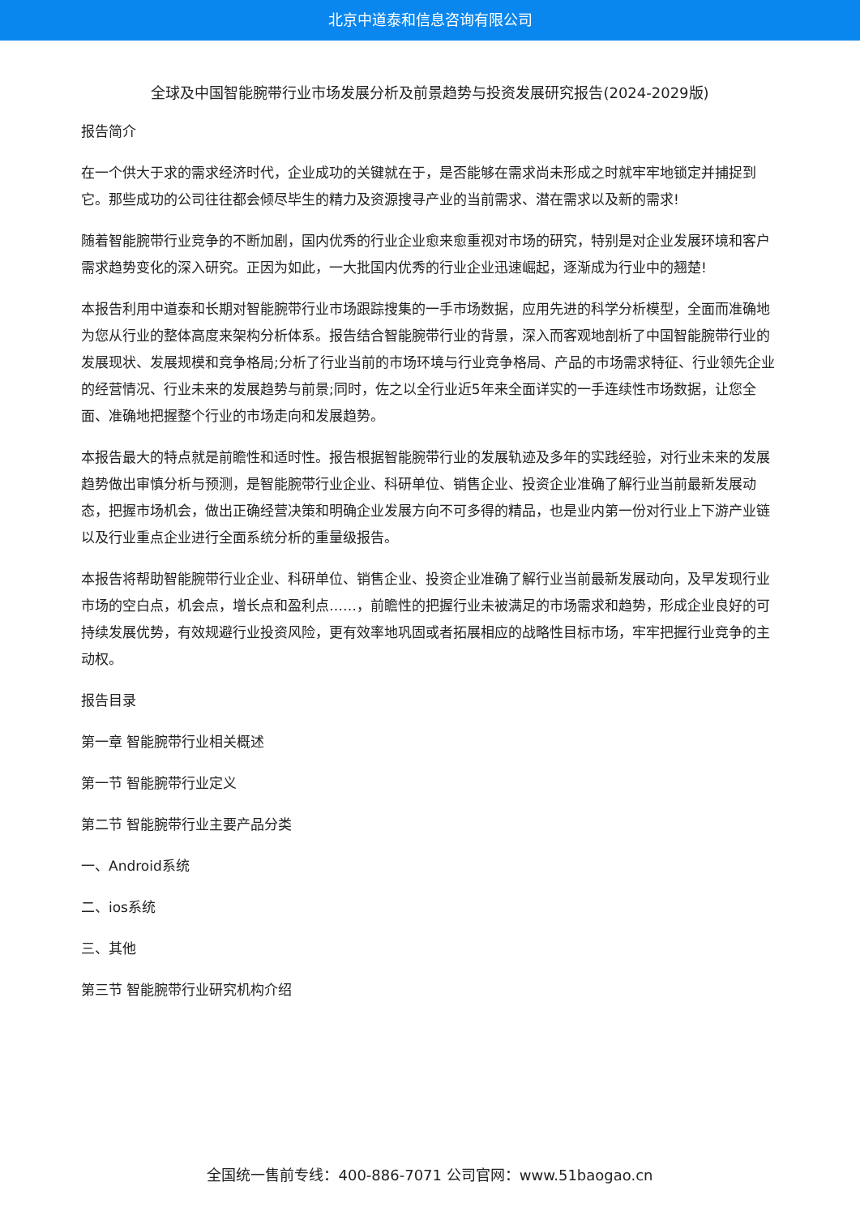北京中道泰和信息咨询有限公司
全球及中国智能腕带行业市场发展分析及前景趋势与投资发展研究报告(2024-2029版)
报告简介
在一个供大于求的需求经济时代，企业成功的关键就在于，是否能够在需求尚未形成之时就牢牢地锁定并捕捉到它。那些成功的公司往往都会倾尽毕生的精力及资源搜寻产业的当前需求、潜在需求以及新的需求!
随着智能腕带行业竞争的不断加剧，国内优秀的行业企业愈来愈重视对市场的研究，特别是对企业发展环境和客户需求趋势变化的深入研究。正因为如此，一大批国内优秀的行业企业迅速崛起，逐渐成为行业中的翘楚!
本报告利用中道泰和长期对智能腕带行业市场跟踪搜集的一手市场数据，应用先进的科学分析模型，全面而准确地为您从行业的整体高度来架构分析体系。报告结合智能腕带行业的背景，深入而客观地剖析了中国智能腕带行业的发展现状、发展规模和竞争格局;分析了行业当前的市场环境与行业竞争格局、产品的市场需求特征、行业领先企业的经营情况、行业未来的发展趋势与前景;同时，佐之以全行业近5年来全面详实的一手连续性市场数据，让您全面、准确地把握整个行业的市场走向和发展趋势。
本报告最大的特点就是前瞻性和适时性。报告根据智能腕带行业的发展轨迹及多年的实践经验，对行业未来的发展趋势做出审慎分析与预测，是智能腕带行业企业、科研单位、销售企业、投资企业准确了解行业当前最新发展动态，把握市场机会，做出正确经营决策和明确企业发展方向不可多得的精品，也是业内第一份对行业上下游产业链以及行业重点企业进行全面系统分析的重量级报告。
本报告将帮助智能腕带行业企业、科研单位、销售企业、投资企业准确了解行业当前最新发展动向，及早发现行业市场的空白点，机会点，增长点和盈利点……，前瞻性的把握行业未被满足的市场需求和趋势，形成企业良好的可持续发展优势，有效规避行业投资风险，更有效率地巩固或者拓展相应的战略性目标市场，牢牢把握行业竞争的主动权。
报告目录
第一章 智能腕带行业相关概述
第一节 智能腕带行业定义
第二节 智能腕带行业主要产品分类
一、Android系统
二、ios系统
三、其他
第三节 智能腕带行业研究机构介绍
全国统一售前专线：400-886-7071 公司官网：www.51baogao.cn